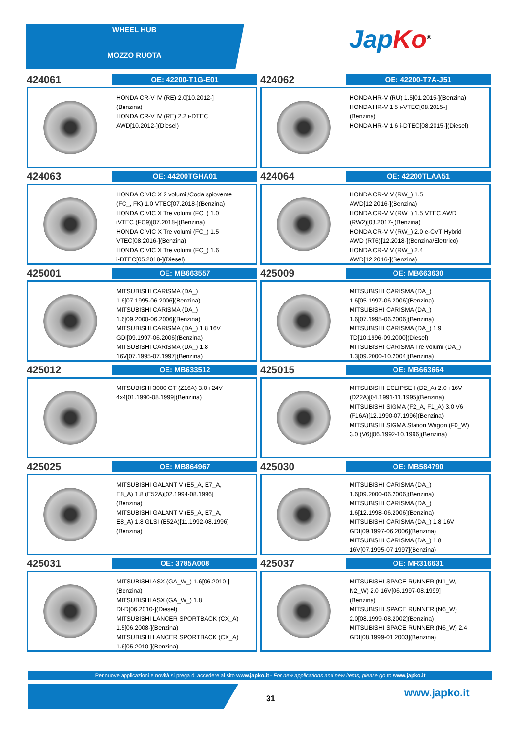WHEEL HUB
MOZZO RUOTA
Jap Ko<sup>®</sup>
424061
OE: 42200-T1G-E01
HONDA CR-V IV (RE) 2.0[10.2012-]
(Benzina)
HONDA CR-V IV (RE) 2.2 i-DTEC
AWD[10.2012-](Diesel)
424062
OE: 42200-T7A-J51
HONDA HR-V (RU) 1.5[01.2015-](Benzina)
HONDA HR-V 1.5 i-VTEC[08.2015-]
(Benzina)
HONDA HR-V 1.6 i-DTEC[08.2015-](Diesel)
424063
OE: 44200TGHA01
HONDA CIVIC X 2 volumi /Coda spiovente
(FC_, FK) 1.0 VTEC[07.2018-](Benzina)
HONDA CIVIC X Tre volumi (FC_) 1.0
iVTEC (FC9)[07.2018-](Benzina)
HONDA CIVIC X Tre volumi (FC_) 1.5
VTEC[08.2016-](Benzina)
HONDA CIVIC X Tre volumi (FC_) 1.6
i-DTEC[05.2018-](Diesel)
424064
OE: 42200TLAA51
HONDA CR-V V (RW_) 1.5
AWD[12.2016-](Benzina)
HONDA CR-V V (RW_) 1.5 VTEC AWD
(RW2)[08.2017-](Benzina)
HONDA CR-V V (RW_) 2.0 e-CVT Hybrid
AWD (RT6)[12.2018-](Benzina/Elettrico)
HONDA CR-V V (RW_) 2.4
AWD[12.2016-](Benzina)
425001
OE: MB663557
MITSUBISHI CARISMA (DA_)
1.6[07.1995-06.2006](Benzina)
MITSUBISHI CARISMA (DA_)
1.6[09.2000-06.2006](Benzina)
MITSUBISHI CARISMA (DA_) 1.8 16V
GDI[09.1997-06.2006](Benzina)
MITSUBISHI CARISMA (DA_) 1.8
16V[07.1995-07.1997](Benzina)
425009
OE: MB663630
MITSUBISHI CARISMA (DA_)
1.6[05.1997-06.2006](Benzina)
MITSUBISHI CARISMA (DA_)
1.6[07.1995-06.2006](Benzina)
MITSUBISHI CARISMA (DA_) 1.9
TD[10.1996-09.2000](Diesel)
MITSUBISHI CARISMA Tre volumi (DA_)
1.3[09.2000-10.2004](Benzina)
425012
OE: MB633512
MITSUBISHI 3000 GT (Z16A) 3.0 i 24V
4x4[01.1990-08.1999](Benzina)
425015
OE: MB663664
MITSUBISHI ECLIPSE I (D2_A) 2.0 i 16V
(D22A)[04.1991-11.1995](Benzina)
MITSUBISHI SIGMA (F2_A, F1_A) 3.0 V6
(F16A)[12.1990-07.1996](Benzina)
MITSUBISHI SIGMA Station Wagon (F0_W)
3.0 (V6)[06.1992-10.1996](Benzina)
425025
OE: MB864967
MITSUBISHI GALANT V (E5_A, E7_A,
E8_A) 1.8 (E52A)[02.1994-08.1996]
(Benzina)
MITSUBISHI GALANT V (E5_A, E7_A,
E8_A) 1.8 GLSI (E52A)[11.1992-08.1996]
(Benzina)
425030
OE: MB584790
MITSUBISHI CARISMA (DA_)
1.6[09.2000-06.2006](Benzina)
MITSUBISHI CARISMA (DA_)
1.6[12.1998-06.2006](Benzina)
MITSUBISHI CARISMA (DA_) 1.8 16V
GDI[09.1997-06.2006](Benzina)
MITSUBISHI CARISMA (DA_) 1.8
16V[07.1995-07.1997](Benzina)
425031
OE: 3785A008
MITSUBISHI ASX (GA_W_) 1.6[06.2010-]
(Benzina)
MITSUBISHI ASX (GA_W_) 1.8
DI-D[06.2010-](Diesel)
MITSUBISHI LANCER SPORTBACK (CX_A)
1.5[06.2008-](Benzina)
MITSUBISHI LANCER SPORTBACK (CX_A)
1.6[05.2010-](Benzina)
425037
OE: MR316631
MITSUBISHI SPACE RUNNER (N1_W,
N2_W) 2.0 16V[06.1997-08.1999]
(Benzina)
MITSUBISHI SPACE RUNNER (N6_W)
2.0[08.1999-08.2002](Benzina)
MITSUBISHI SPACE RUNNER (N6_W) 2.4
GDI[08.1999-01.2003](Benzina)
Per nuove applicazioni e novità si prega di accedere al sito www.japko.it - For new applications and new items, please go to www.japko.it
31 www.japko.it